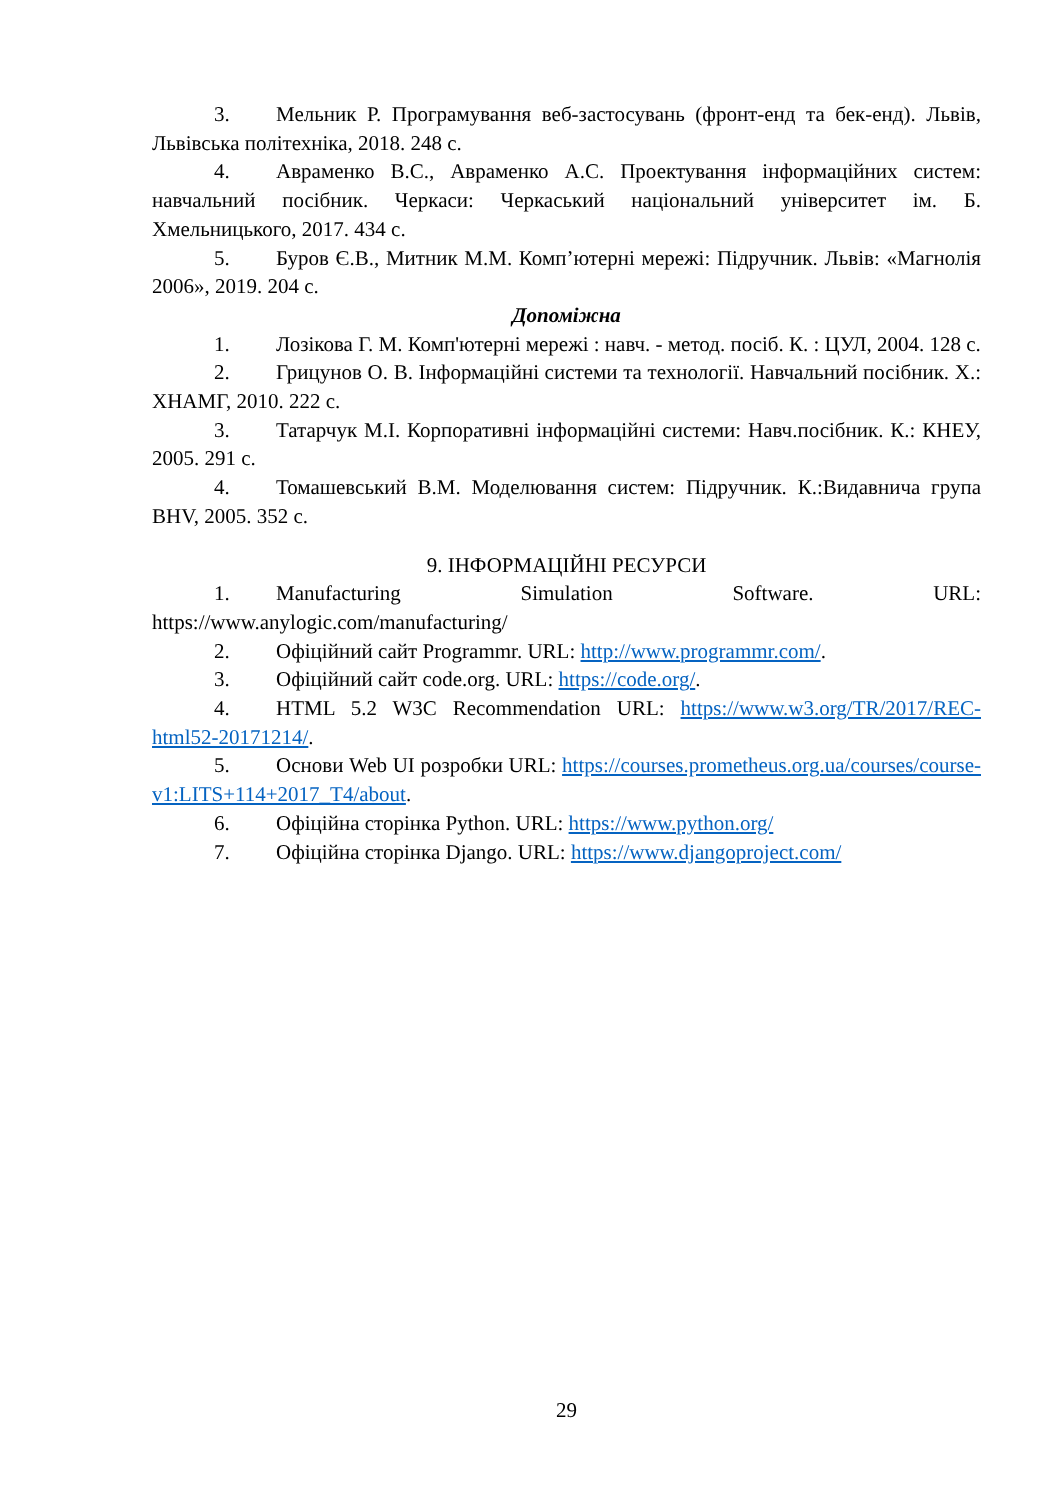3. Мельник Р. Програмування веб-застосувань (фронт-енд та бек-енд). Львів, Львівська політехніка, 2018. 248 с.
4. Авраменко В.С., Авраменко А.С. Проектування інформаційних систем: навчальний посібник. Черкаси: Черкаський національний університет ім. Б. Хмельницького, 2017. 434 с.
5. Буров Є.В., Митник М.М. Комп’ютерні мережі: Підручник. Львів: «Магнолія 2006», 2019. 204 с.
Допоміжна
1. Лозікова Г. М. Комп'ютерні мережі : навч. - метод. посіб. К. : ЦУЛ, 2004. 128 с.
2. Грицунов О. В. Інформаційні системи та технології. Навчальний посібник. Х.: ХНАМГ, 2010. 222 с.
3. Татарчук М.І. Корпоративні інформаційні системи: Навч.посібник. К.: КНЕУ, 2005. 291 с.
4. Томашевський В.М. Моделювання систем: Підручник. К.:Видавнича група BHV, 2005. 352 с.
9. ІНФОРМАЦІЙНІ РЕСУРСИ
1. Manufacturing Simulation Software. URL: https://www.anylogic.com/manufacturing/
2. Офіційний сайт Programmr. URL: http://www.programmr.com/.
3. Офіційний сайт code.org. URL: https://code.org/.
4. HTML 5.2 W3C Recommendation URL: https://www.w3.org/TR/2017/REC-html52-20171214/.
5. Основи Web UI розробки URL: https://courses.prometheus.org.ua/courses/course-v1:LITS+114+2017_T4/about.
6. Офіційна сторінка Python. URL: https://www.python.org/
7. Офіційна сторінка Django. URL: https://www.djangoproject.com/
29